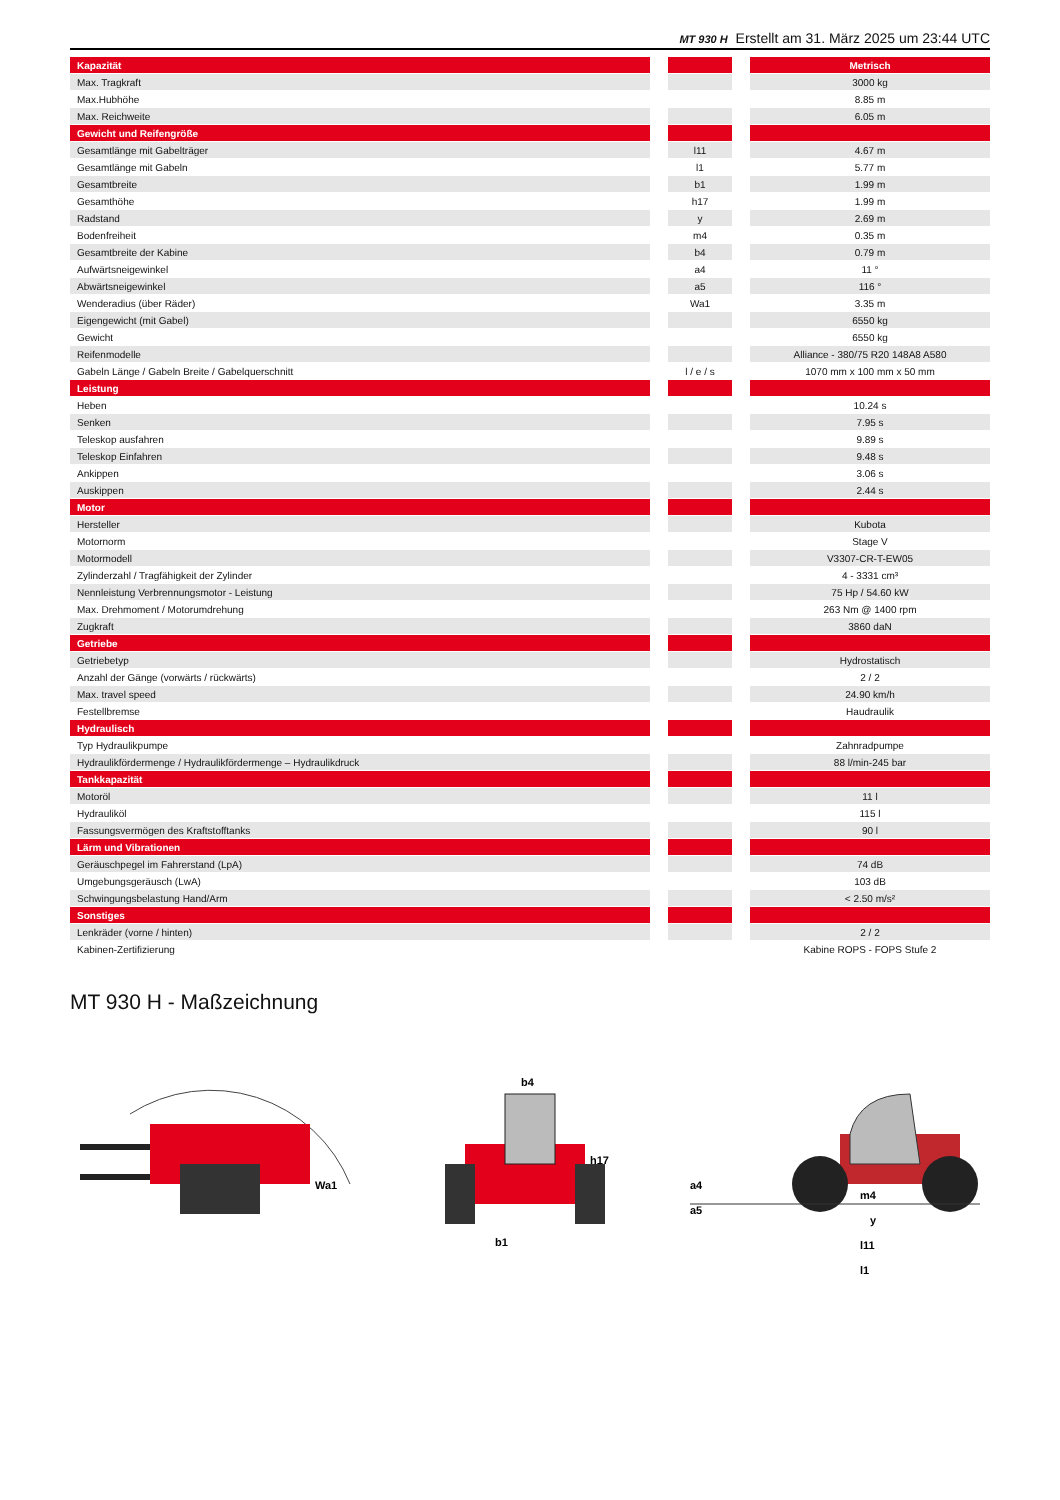MT 930 H Erstellt am 31. März 2025 um 23:44 UTC
| Kapazität | | | | Metrisch |
| --- | --- | --- | --- | --- |
| Max. Tragkraft | | | | 3000 kg |
| Max.Hubhöhe | | | | 8.85 m |
| Max. Reichweite | | | | 6.05 m |
| Gewicht und Reifengröße | | | | |
| Gesamtlänge mit Gabelträger | | l11 | | 4.67 m |
| Gesamtlänge mit Gabeln | | l1 | | 5.77 m |
| Gesamtbreite | | b1 | | 1.99 m |
| Gesamthöhe | | h17 | | 1.99 m |
| Radstand | | y | | 2.69 m |
| Bodenfreiheit | | m4 | | 0.35 m |
| Gesamtbreite der Kabine | | b4 | | 0.79 m |
| Aufwärtsneigewinkel | | a4 | | 11 ° |
| Abwärtsneigewinkel | | a5 | | 116 ° |
| Wenderadius (über Räder) | | Wa1 | | 3.35 m |
| Eigengewicht (mit Gabel) | | | | 6550 kg |
| Gewicht | | | | 6550 kg |
| Reifenmodelle | | | | Alliance - 380/75 R20 148A8 A580 |
| Gabeln Länge / Gabeln Breite / Gabelquerschnitt | | l / e / s | | 1070 mm x 100 mm x 50 mm |
| Leistung | | | | |
| Heben | | | | 10.24 s |
| Senken | | | | 7.95 s |
| Teleskop ausfahren | | | | 9.89 s |
| Teleskop Einfahren | | | | 9.48 s |
| Ankippen | | | | 3.06 s |
| Auskippen | | | | 2.44 s |
| Motor | | | | |
| Hersteller | | | | Kubota |
| Motornorm | | | | Stage V |
| Motormodell | | | | V3307-CR-T-EW05 |
| Zylinderzahl / Tragfähigkeit der Zylinder | | | | 4 - 3331 cm³ |
| Nennleistung Verbrennungsmotor - Leistung | | | | 75 Hp / 54.60 kW |
| Max. Drehmoment / Motorumdrehung | | | | 263 Nm @ 1400 rpm |
| Zugkraft | | | | 3860 daN |
| Getriebe | | | | |
| Getriebetyp | | | | Hydrostatisch |
| Anzahl der Gänge (vorwärts / rückwärts) | | | | 2 / 2 |
| Max. travel speed | | | | 24.90 km/h |
| Festellbremse | | | | Haudraulik |
| Hydraulisch | | | | |
| Typ Hydraulikpumpe | | | | Zahnradpumpe |
| Hydraulikfördermenge / Hydraulikfördermenge – Hydraulikdruck | | | | 88 l/min-245 bar |
| Tankkapazität | | | | |
| Motoröl | | | | 11 l |
| Hydrauliköl | | | | 115 l |
| Fassungsvermögen des Kraftstofftanks | | | | 90 l |
| Lärm und Vibrationen | | | | |
| Geräuschpegel im Fahrerstand (LpA) | | | | 74 dB |
| Umgebungsgeräusch (LwA) | | | | 103 dB |
| Schwingungsbelastung Hand/Arm | | | | < 2.50 m/s² |
| Sonstiges | | | | |
| Lenkräder (vorne / hinten) | | | | 2 / 2 |
| Kabinen-Zertifizierung | | | | Kabine ROPS - FOPS Stufe 2 |
MT 930 H - Maßzeichnung
Wa1
b4
h17
b1
a4
a5
m4
y
l11
l1